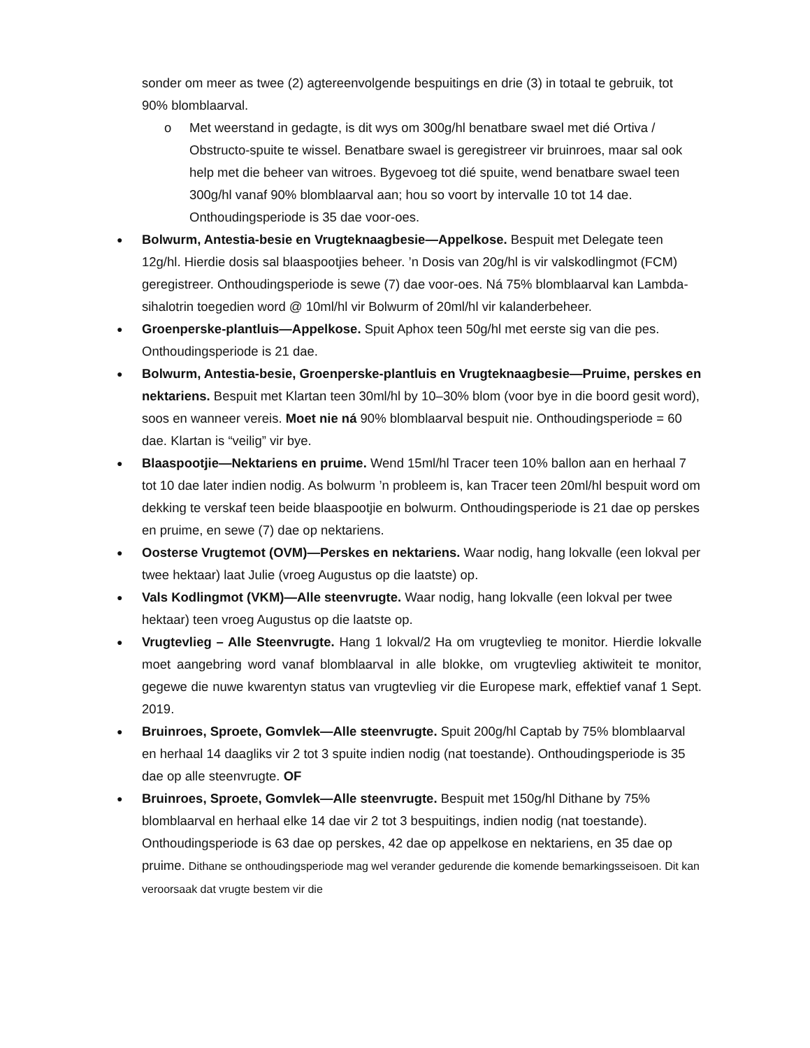sonder om meer as twee (2) agtereenvolgende bespuitings en drie (3) in totaal te gebruik, tot 90% blomblaarval.
o Met weerstand in gedagte, is dit wys om 300g/hl benatbare swael met dié Ortiva / Obstructo-spuite te wissel. Benatbare swael is geregistreer vir bruinroes, maar sal ook help met die beheer van witroes. Bygevoeg tot dié spuite, wend benatbare swael teen 300g/hl vanaf 90% blomblaarval aan; hou so voort by intervalle 10 tot 14 dae. Onthoudingsperiode is 35 dae voor-oes.
●
Bolwurm, Antestia-besie en Vrugteknaagbesie—Appelkose. Bespuit met Delegate teen 12g/hl. Hierdie dosis sal blaaspootjies beheer. ’n Dosis van 20g/hl is vir valskodlingmot (FCM) geregistreer. Onthoudingsperiode is sewe (7) dae voor-oes. Ná 75% blomblaarval kan Lambda-sihalotrin toegedien word @ 10ml/hl vir Bolwurm of 20ml/hl vir kalanderbeheer.
●
Groenperske-plantluis—Appelkose. Spuit Aphox teen 50g/hl met eerste sig van die pes. Onthoudingsperiode is 21 dae.
●
Bolwurm, Antestia-besie, Groenperske-plantluis en Vrugteknaagbesie—Pruime, perskes en nektariens. Bespuit met Klartan teen 30ml/hl by 10–30% blom (voor bye in die boord gesit word), soos en wanneer vereis. Moet nie ná 90% blomblaarval bespuit nie. Onthoudingsperiode = 60 dae. Klartan is “veilig” vir bye.
●
Blaaspootjie—Nektariens en pruime. Wend 15ml/hl Tracer teen 10% ballon aan en herhaal 7 tot 10 dae later indien nodig. As bolwurm ’n probleem is, kan Tracer teen 20ml/hl bespuit word om dekking te verskaf teen beide blaaspootjie en bolwurm. Onthoudingsperiode is 21 dae op perskes en pruime, en sewe (7) dae op nektariens.
●
Oosterse Vrugtemot (OVM)—Perskes en nektariens. Waar nodig, hang lokvalle (een lokval per twee hektaar) laat Julie (vroeg Augustus op die laatste) op.
●
Vals Kodlingmot (VKM)—Alle steenvrugte. Waar nodig, hang lokvalle (een lokval per twee hektaar) teen vroeg Augustus op die laatste op.
●
Vrugtevlieg – Alle Steenvrugte. Hang 1 lokval/2 Ha om vrugtevlieg te monitor. Hierdie lokvalle moet aangebring word vanaf blomblaarval in alle blokke, om vrugtevlieg aktiwiteit te monitor, gegewe die nuwe kwarentyn status van vrugtevlieg vir die Europese mark, effektief vanaf 1 Sept. 2019.
●
Bruinroes, Sproete, Gomvlek—Alle steenvrugte. Spuit 200g/hl Captab by 75% blomblaarval en herhaal 14 daagliks vir 2 tot 3 spuite indien nodig (nat toestande). Onthoudingsperiode is 35 dae op alle steenvrugte. OF
●
Bruinroes, Sproete, Gomvlek—Alle steenvrugte. Bespuit met 150g/hl Dithane by 75% blomblaarval en herhaal elke 14 dae vir 2 tot 3 bespuitings, indien nodig (nat toestande). Onthoudingsperiode is 63 dae op perskes, 42 dae op appelkose en nektariens, en 35 dae op pruime. Dithane se onthoudingsperiode mag wel verander gedurende die komende bemarkingsseisoen. Dit kan veroorsaak dat vrugte bestem vir die